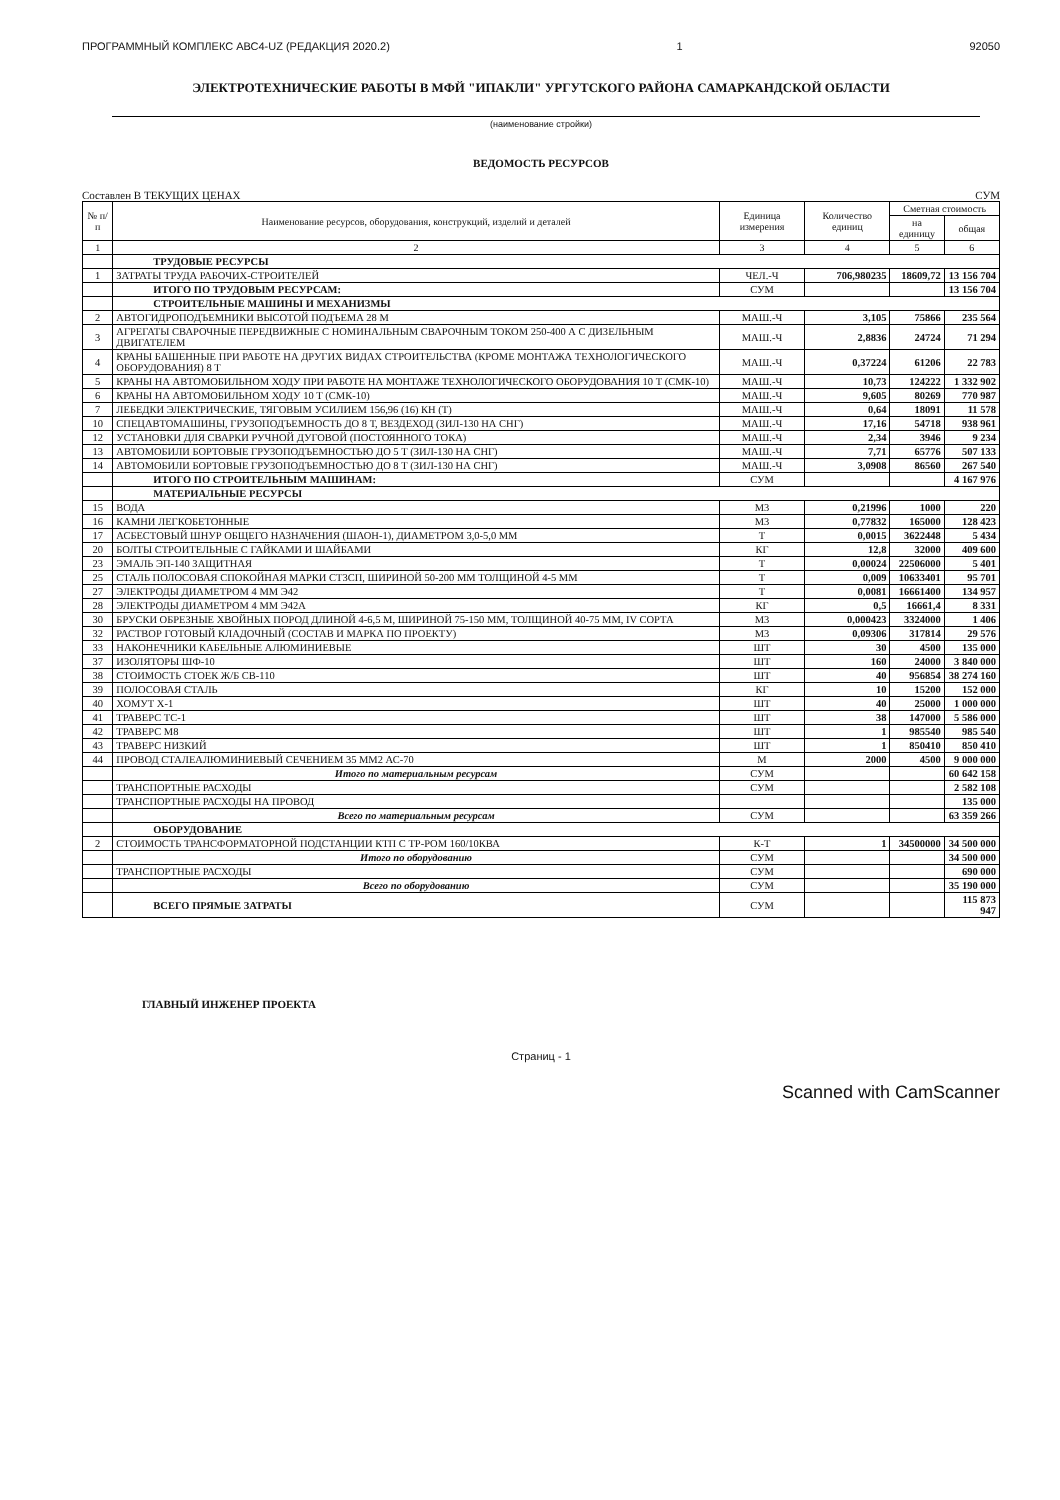ПРОГРАММНЫЙ КОМПЛЕКС АВС4-UZ (РЕДАКЦИЯ 2020.2) 1 92050
ЭЛЕКТРОТЕХНИЧЕСКИЕ РАБОТЫ В МФЙ "ИПАКЛИ" УРГУТСКОГО РАЙОНА САМАРКАНДСКОЙ ОБЛАСТИ
(наименование стройки)
ВЕДОМОСТЬ РЕСУРСОВ
Составлен В ТЕКУЩИХ ЦЕНАХ СУМ
| № п/п | Наименование ресурсов, оборудования, конструкций, изделий и деталей | Единица измерения | Количество единиц | Сметная стоимость | |
| --- | --- | --- | --- | --- | --- |
| | | | | на единицу | общая |
| 1 | 2 | 3 | 4 | 5 | 6 |
| | ТРУДОВЫЕ РЕСУРСЫ | | | | |
| 1 | ЗАТРАТЫ ТРУДА РАБОЧИХ-СТРОИТЕЛЕЙ | ЧЕЛ.-Ч | 706,980235 | 18609,72 | 13 156 704 |
| | ИТОГО ПО ТРУДОВЫМ РЕСУРСАМ: | СУМ | | | 13 156 704 |
| | СТРОИТЕЛЬНЫЕ МАШИНЫ И МЕХАНИЗМЫ | | | | |
| 2 | АВТОГИДРОПОДЪЕМНИКИ ВЫСОТОЙ ПОДЪЕМА 28 М | МАШ.-Ч | 3,105 | 75866 | 235 564 |
| 3 | АГРЕГАТЫ СВАРОЧНЫЕ ПЕРЕДВИЖНЫЕ С НОМИНАЛЬНЫМ СВАРОЧНЫМ ТОКОМ 250-400 А С ДИЗЕЛЬНЫМ ДВИГАТЕЛЕМ | МАШ.-Ч | 2,8836 | 24724 | 71 294 |
| 4 | КРАНЫ БАШЕННЫЕ ПРИ РАБОТЕ НА ДРУГИХ ВИДАХ СТРОИТЕЛЬСТВА (КРОМЕ МОНТАЖА ТЕХНОЛОГИЧЕСКОГО ОБОРУДОВАНИЯ) 8 Т | МАШ.-Ч | 0,37224 | 61206 | 22 783 |
| 5 | КРАНЫ НА АВТОМОБИЛЬНОМ ХОДУ ПРИ РАБОТЕ НА МОНТАЖЕ ТЕХНОЛОГИЧЕСКОГО ОБОРУДОВАНИЯ 10 Т (СМК-10) | МАШ.-Ч | 10,73 | 124222 | 1 332 902 |
| 6 | КРАНЫ НА АВТОМОБИЛЬНОМ ХОДУ 10 Т (СМК-10) | МАШ.-Ч | 9,605 | 80269 | 770 987 |
| 7 | ЛЕБЕДКИ ЭЛЕКТРИЧЕСКИЕ, ТЯГОВЫМ УСИЛИЕМ 156,96 (16) КН (Т) | МАШ.-Ч | 0,64 | 18091 | 11 578 |
| 10 | СПЕЦАВТОМАШИНЫ, ГРУЗОПОДЪЕМНОСТЬ ДО 8 Т, ВЕЗДЕХОД (ЗИЛ-130 НА СНГ) | МАШ.-Ч | 17,16 | 54718 | 938 961 |
| 12 | УСТАНОВКИ ДЛЯ СВАРКИ РУЧНОЙ ДУГОВОЙ (ПОСТОЯННОГО ТОКА) | МАШ.-Ч | 2,34 | 3946 | 9 234 |
| 13 | АВТОМОБИЛИ БОРТОВЫЕ ГРУЗОПОДЪЕМНОСТЬЮ ДО 5 Т (ЗИЛ-130 НА СНГ) | МАШ.-Ч | 7,71 | 65776 | 507 133 |
| 14 | АВТОМОБИЛИ БОРТОВЫЕ ГРУЗОПОДЪЕМНОСТЬЮ ДО 8 Т (ЗИЛ-130 НА СНГ) | МАШ.-Ч | 3,0908 | 86560 | 267 540 |
| | ИТОГО ПО СТРОИТЕЛЬНЫМ МАШИНАМ: | СУМ | | | 4 167 976 |
| | МАТЕРИАЛЬНЫЕ РЕСУРСЫ | | | | |
| 15 | ВОДА | М3 | 0,21996 | 1000 | 220 |
| 16 | КАМНИ ЛЕГКОБЕТОННЫЕ | М3 | 0,77832 | 165000 | 128 423 |
| 17 | АСБЕСТОВЫЙ ШНУР ОБЩЕГО НАЗНАЧЕНИЯ (ШАОН-1), ДИАМЕТРОМ 3,0-5,0 ММ | Т | 0,0015 | 3622448 | 5 434 |
| 20 | БОЛТЫ СТРОИТЕЛЬНЫЕ С ГАЙКАМИ И ШАЙБАМИ | КГ | 12,8 | 32000 | 409 600 |
| 23 | ЭМАЛЬ ЭП-140 ЗАЩИТНАЯ | Т | 0,00024 | 22506000 | 5 401 |
| 25 | СТАЛЬ ПОЛОСОВАЯ СПОКОЙНАЯ МАРКИ СТ3СП, ШИРИНОЙ 50-200 ММ ТОЛЩИНОЙ 4-5 ММ | Т | 0,009 | 10633401 | 95 701 |
| 27 | ЭЛЕКТРОДЫ ДИАМЕТРОМ 4 ММ Э42 | Т | 0,0081 | 16661400 | 134 957 |
| 28 | ЭЛЕКТРОДЫ ДИАМЕТРОМ 4 ММ Э42А | КГ | 0,5 | 16661,4 | 8 331 |
| 30 | БРУСКИ ОБРЕЗНЫЕ ХВОЙНЫХ ПОРОД ДЛИНОЙ 4-6,5 М, ШИРИНОЙ 75-150 ММ, ТОЛЩИНОЙ 40-75 ММ, IV СОРТА | М3 | 0,000423 | 3324000 | 1 406 |
| 32 | РАСТВОР ГОТОВЫЙ КЛАДОЧНЫЙ (СОСТАВ И МАРКА ПО ПРОЕКТУ) | М3 | 0,09306 | 317814 | 29 576 |
| 33 | НАКОНЕЧНИКИ КАБЕЛЬНЫЕ АЛЮМИНИЕВЫЕ | ШТ | 30 | 4500 | 135 000 |
| 37 | ИЗОЛЯТОРЫ ШФ-10 | ШТ | 160 | 24000 | 3 840 000 |
| 38 | СТОИМОСТЬ СТОЕК Ж/Б СВ-110 | ШТ | 40 | 956854 | 38 274 160 |
| 39 | ПОЛОСОВАЯ СТАЛЬ | КГ | 10 | 15200 | 152 000 |
| 40 | ХОМУТ Х-1 | ШТ | 40 | 25000 | 1 000 000 |
| 41 | ТРАВЕРС ТС-1 | ШТ | 38 | 147000 | 5 586 000 |
| 42 | ТРАВЕРС М8 | ШТ | 1 | 985540 | 985 540 |
| 43 | ТРАВЕРС НИЗКИЙ | ШТ | 1 | 850410 | 850 410 |
| 44 | ПРОВОД СТАЛЕАЛЮМИНИЕВЫЙ СЕЧЕНИЕМ 35 ММ2 АС-70 | М | 2000 | 4500 | 9 000 000 |
| | Итого по материальным ресурсам | СУМ | | | 60 642 158 |
| | ТРАНСПОРТНЫЕ РАСХОДЫ | СУМ | | | 2 582 108 |
| | ТРАНСПОРТНЫЕ РАСХОДЫ НА ПРОВОД | | | | 135 000 |
| | Всего по материальным ресурсам | СУМ | | | 63 359 266 |
| | ОБОРУДОВАНИЕ | | | | |
| 2 | СТОИМОСТЬ ТРАНСФОРМАТОРНОЙ ПОДСТАНЦИИ КТП С ТР-РОМ 160/10КВА | К-Т | 1 | 34500000 | 34 500 000 |
| | Итого по оборудованию | СУМ | | | 34 500 000 |
| | ТРАНСПОРТНЫЕ РАСХОДЫ | СУМ | | | 690 000 |
| | Всего по оборудованию | СУМ | | | 35 190 000 |
| | ВСЕГО ПРЯМЫЕ ЗАТРАТЫ | СУМ | | | 115 873 947 |
ГЛАВНЫЙ ИНЖЕНЕР ПРОЕКТА
Страниц - 1
Scanned with CamScanner